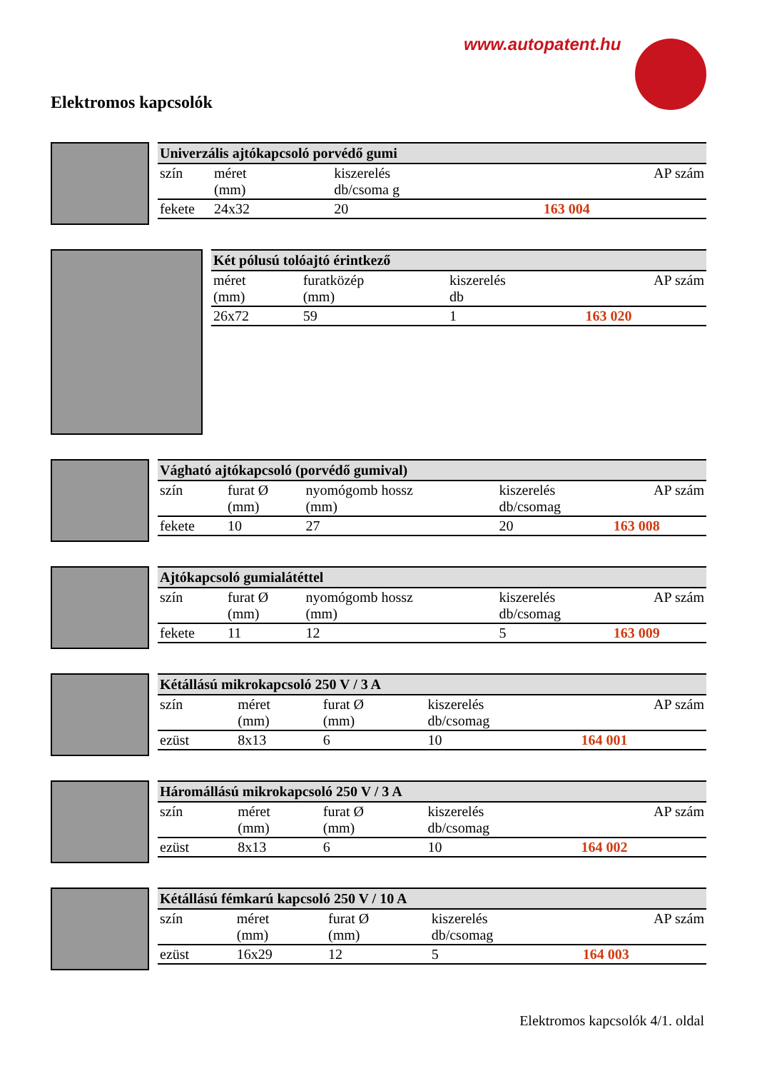www.autopatent.hu
Elektromos kapcsolók
| Univerzális ajtókapcsoló porvédő gumi | | | |
| --- | --- | --- | --- |
| szín | méret (mm) | kiszerelés db/csoma g | AP szám |
| fekete | 24x32 | 20 | 163 004 |
| Két pólusú tolóajtó érintkező | | | |
| --- | --- | --- | --- |
| méret (mm) | furatközép (mm) | kiszerelés db | AP szám |
| 26x72 | 59 | 1 | 163 020 |
| Vágható ajtókapcsoló (porvédő gumival) | | | | |
| --- | --- | --- | --- | --- |
| szín | furat Ø (mm) | nyomógomb hossz (mm) | kiszerelés db/csomag | AP szám |
| fekete | 10 | 27 | 20 | 163 008 |
| Ajtókapcsoló gumialátéttel | | | | |
| --- | --- | --- | --- | --- |
| szín | furat Ø (mm) | nyomógomb hossz (mm) | kiszerelés db/csomag | AP szám |
| fekete | 11 | 12 | 5 | 163 009 |
| Kétállású mikrokapcsoló 250 V / 3 A | | | | |
| --- | --- | --- | --- | --- |
| szín | méret (mm) | furat Ø (mm) | kiszerelés db/csomag | AP szám |
| ezüst | 8x13 | 6 | 10 | 164 001 |
| Háromállású mikrokapcsoló 250 V / 3 A | | | | |
| --- | --- | --- | --- | --- |
| szín | méret (mm) | furat Ø (mm) | kiszerelés db/csomag | AP szám |
| ezüst | 8x13 | 6 | 10 | 164 002 |
| Kétállású fémkarú kapcsoló 250 V / 10 A | | | | |
| --- | --- | --- | --- | --- |
| szín | méret (mm) | furat Ø (mm) | kiszerelés db/csomag | AP szám |
| ezüst | 16x29 | 12 | 5 | 164 003 |
Elektromos kapcsolók 4/1. oldal